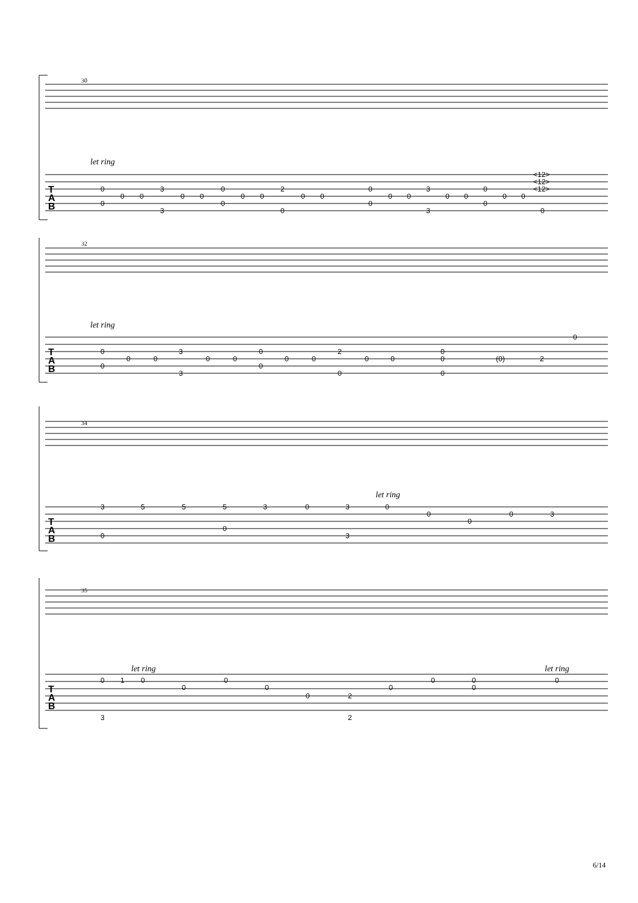30
32
34
35
let ring
let ring
let ring
let ring
let ring
T
A
B
T
A
B
T
A
B
T
A
B
0
0
0
3
0
0
0
0
0
2
0
0
0
3
0
0
0
0
0
3
0
0
0
0
0
0
3
0
0
<12>
<12>
<12>
0
0
0
3
0
0
0
0
0
2
0
0
0
3
0
0
0
0
0
(0)
2
0
3
5
5
5
3
0
3
0
0
0
0
3
0
0
3
0
1
0
0
0
0
0
2
0
0
0
0
0
3
2
6/14